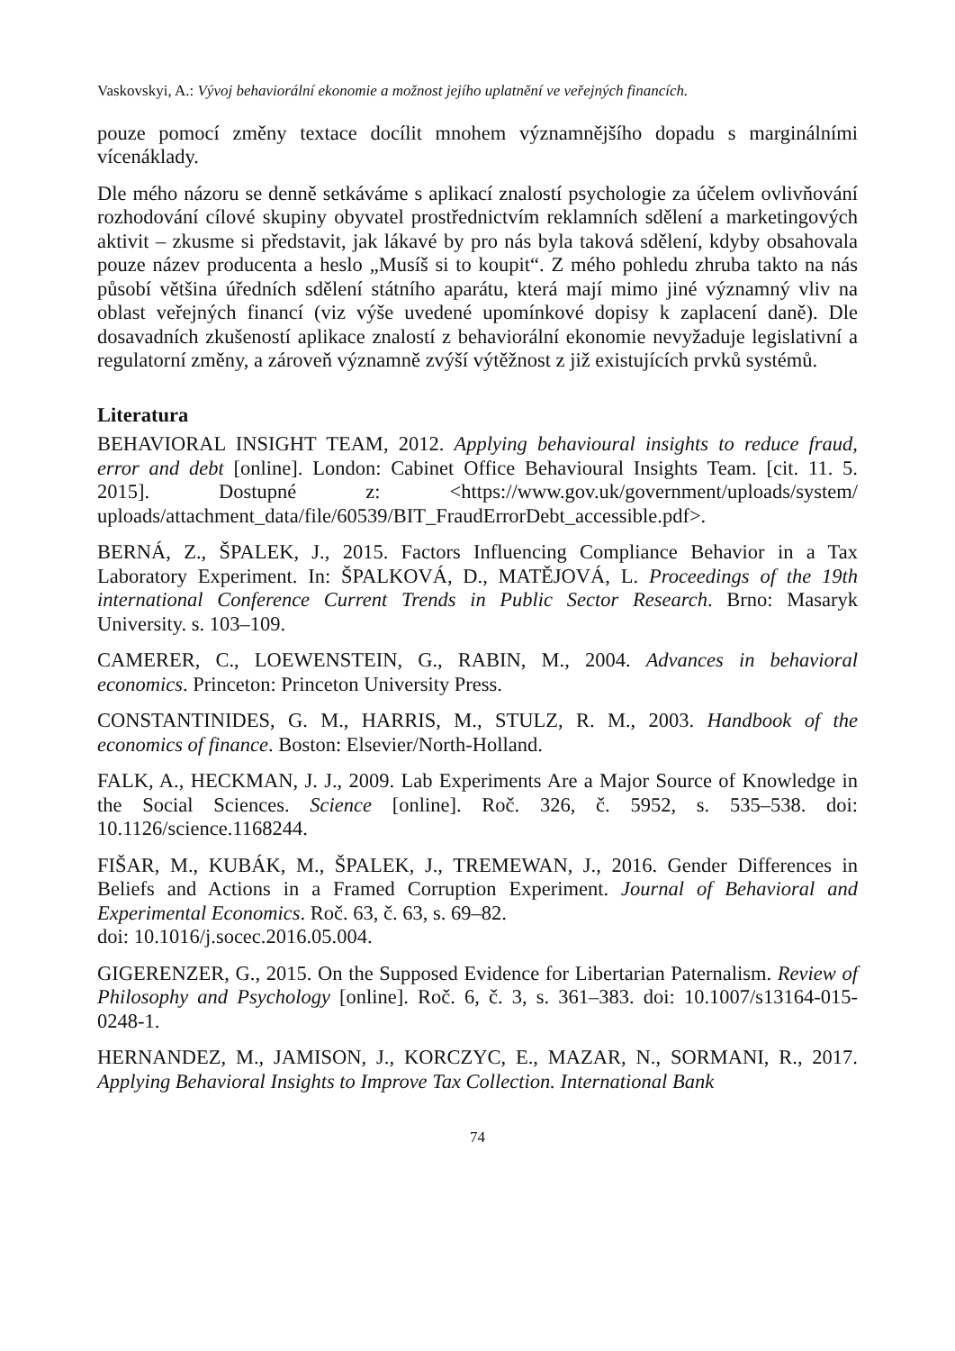Vaskovskyi, A.: Vývoj behaviorální ekonomie a možnost jejího uplatnění ve veřejných financích.
pouze pomocí změny textace docílit mnohem významnějšího dopadu s marginálními vícenáklady.
Dle mého názoru se denně setkáváme s aplikací znalostí psychologie za účelem ovlivňování rozhodování cílové skupiny obyvatel prostřednictvím reklamních sdělení a marketingových aktivit – zkusme si představit, jak lákavé by pro nás byla taková sdělení, kdyby obsahovala pouze název producenta a heslo „Musíš si to koupit“. Z mého pohledu zhruba takto na nás působí většina úředních sdělení státního aparátu, která mají mimo jiné významný vliv na oblast veřejných financí (viz výše uvedené upomínkové dopisy k zaplacení daně). Dle dosavadních zkušeností aplikace znalostí z behaviorální ekonomie nevyžaduje legislativní a regulatorní změny, a zároveň významně zvýší výtěžnost z již existujících prvků systémů.
Literatura
BEHAVIORAL INSIGHT TEAM, 2012. Applying behavioural insights to reduce fraud, error and debt [online]. London: Cabinet Office Behavioural Insights Team. [cit. 11. 5. 2015]. Dostupné z: <https://www.gov.uk/government/uploads/system/ uploads/attachment_data/file/60539/BIT_FraudErrorDebt_accessible.pdf>.
BERNÁ, Z., ŠPALEK, J., 2015. Factors Influencing Compliance Behavior in a Tax Laboratory Experiment. In: ŠPALKOVÁ, D., MATĚJOVÁ, L. Proceedings of the 19th international Conference Current Trends in Public Sector Research. Brno: Masaryk University. s. 103–109.
CAMERER, C., LOEWENSTEIN, G., RABIN, M., 2004. Advances in behavioral economics. Princeton: Princeton University Press.
CONSTANTINIDES, G. M., HARRIS, M., STULZ, R. M., 2003. Handbook of the economics of finance. Boston: Elsevier/North-Holland.
FALK, A., HECKMAN, J. J., 2009. Lab Experiments Are a Major Source of Knowledge in the Social Sciences. Science [online]. Roč. 326, č. 5952, s. 535–538. doi: 10.1126/science.1168244.
FIŠAR, M., KUBÁK, M., ŠPALEK, J., TREMEWAN, J., 2016. Gender Differences in Beliefs and Actions in a Framed Corruption Experiment. Journal of Behavioral and Experimental Economics. Roč. 63, č. 63, s. 69–82.
doi: 10.1016/j.socec.2016.05.004.
GIGERENZER, G., 2015. On the Supposed Evidence for Libertarian Paternalism. Review of Philosophy and Psychology [online]. Roč. 6, č. 3, s. 361–383. doi: 10.1007/s13164-015-0248-1.
HERNANDEZ, M., JAMISON, J., KORCZYC, E., MAZAR, N., SORMANI, R., 2017. Applying Behavioral Insights to Improve Tax Collection. International Bank
74